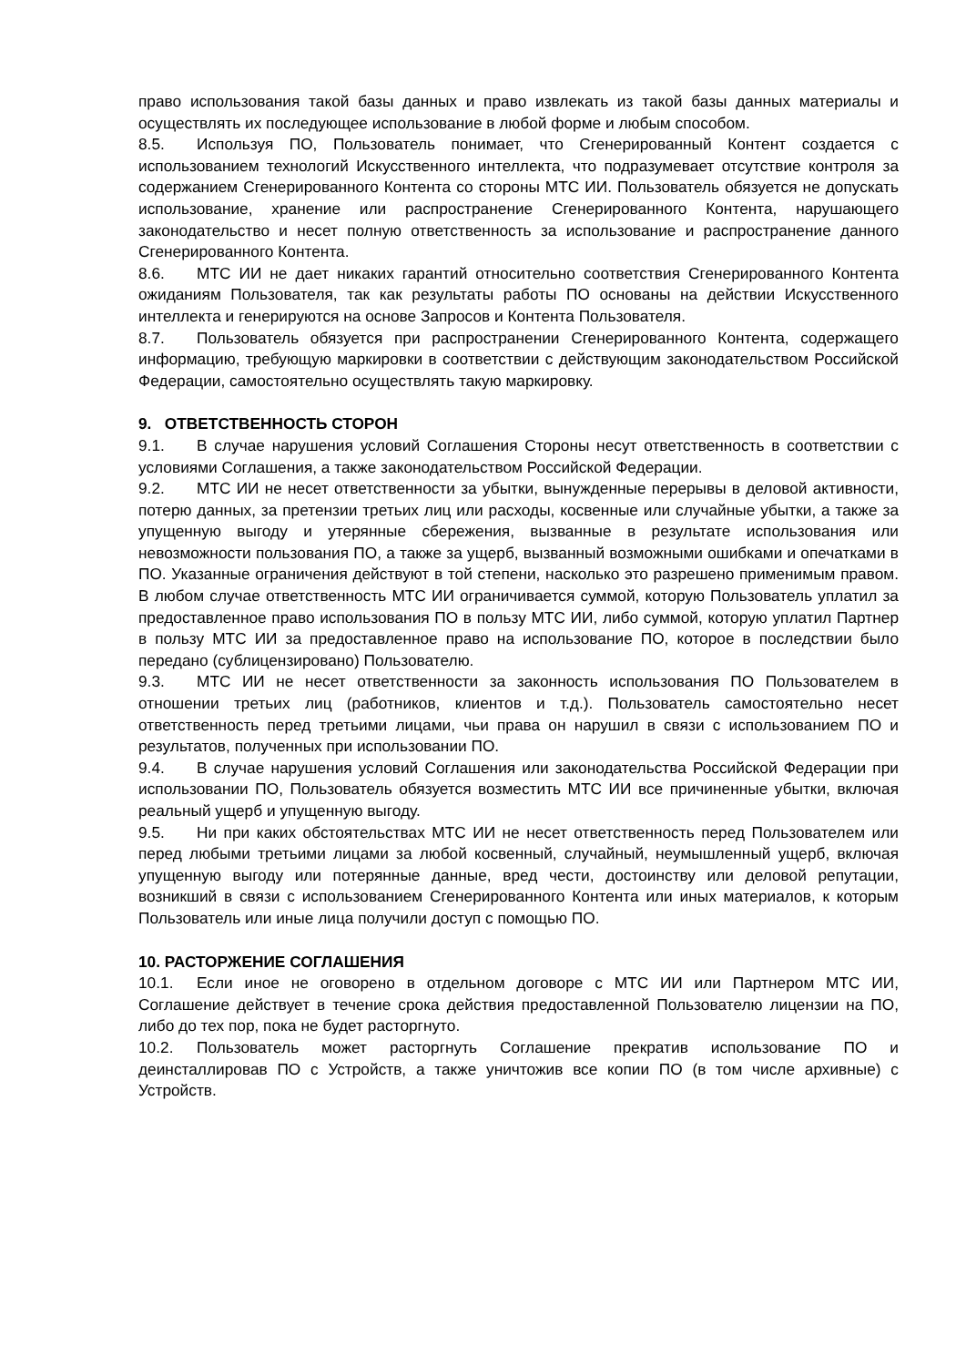право использования такой базы данных и право извлекать из такой базы данных материалы и осуществлять их последующее использование в любой форме и любым способом.
8.5. Используя ПО, Пользователь понимает, что Сгенерированный Контент создается с использованием технологий Искусственного интеллекта, что подразумевает отсутствие контроля за содержанием Сгенерированного Контента со стороны МТС ИИ. Пользователь обязуется не допускать использование, хранение или распространение Сгенерированного Контента, нарушающего законодательство и несет полную ответственность за использование и распространение данного Сгенерированного Контента.
8.6. МТС ИИ не дает никаких гарантий относительно соответствия Сгенерированного Контента ожиданиям Пользователя, так как результаты работы ПО основаны на действии Искусственного интеллекта и генерируются на основе Запросов и Контента Пользователя.
8.7. Пользователь обязуется при распространении Сгенерированного Контента, содержащего информацию, требующую маркировки в соответствии с действующим законодательством Российской Федерации, самостоятельно осуществлять такую маркировку.
9. ОТВЕТСТВЕННОСТЬ СТОРОН
9.1. В случае нарушения условий Соглашения Стороны несут ответственность в соответствии с условиями Соглашения, а также законодательством Российской Федерации.
9.2. МТС ИИ не несет ответственности за убытки, вынужденные перерывы в деловой активности, потерю данных, за претензии третьих лиц или расходы, косвенные или случайные убытки, а также за упущенную выгоду и утерянные сбережения, вызванные в результате использования или невозможности пользования ПО, а также за ущерб, вызванный возможными ошибками и опечатками в ПО. Указанные ограничения действуют в той степени, насколько это разрешено применимым правом. В любом случае ответственность МТС ИИ ограничивается суммой, которую Пользователь уплатил за предоставленное право использования ПО в пользу МТС ИИ, либо суммой, которую уплатил Партнер в пользу МТС ИИ за предоставленное право на использование ПО, которое в последствии было передано (сублицензировано) Пользователю.
9.3. МТС ИИ не несет ответственности за законность использования ПО Пользователем в отношении третьих лиц (работников, клиентов и т.д.). Пользователь самостоятельно несет ответственность перед третьими лицами, чьи права он нарушил в связи с использованием ПО и результатов, полученных при использовании ПО.
9.4. В случае нарушения условий Соглашения или законодательства Российской Федерации при использовании ПО, Пользователь обязуется возместить МТС ИИ все причиненные убытки, включая реальный ущерб и упущенную выгоду.
9.5. Ни при каких обстоятельствах МТС ИИ не несет ответственность перед Пользователем или перед любыми третьими лицами за любой косвенный, случайный, неумышленный ущерб, включая упущенную выгоду или потерянные данные, вред чести, достоинству или деловой репутации, возникший в связи с использованием Сгенерированного Контента или иных материалов, к которым Пользователь или иные лица получили доступ с помощью ПО.
10. РАСТОРЖЕНИЕ СОГЛАШЕНИЯ
10.1. Если иное не оговорено в отдельном договоре с МТС ИИ или Партнером МТС ИИ, Соглашение действует в течение срока действия предоставленной Пользователю лицензии на ПО, либо до тех пор, пока не будет расторгнуто.
10.2. Пользователь может расторгнуть Соглашение прекратив использование ПО и деинсталлировав ПО с Устройств, а также уничтожив все копии ПО (в том числе архивные) с Устройств.